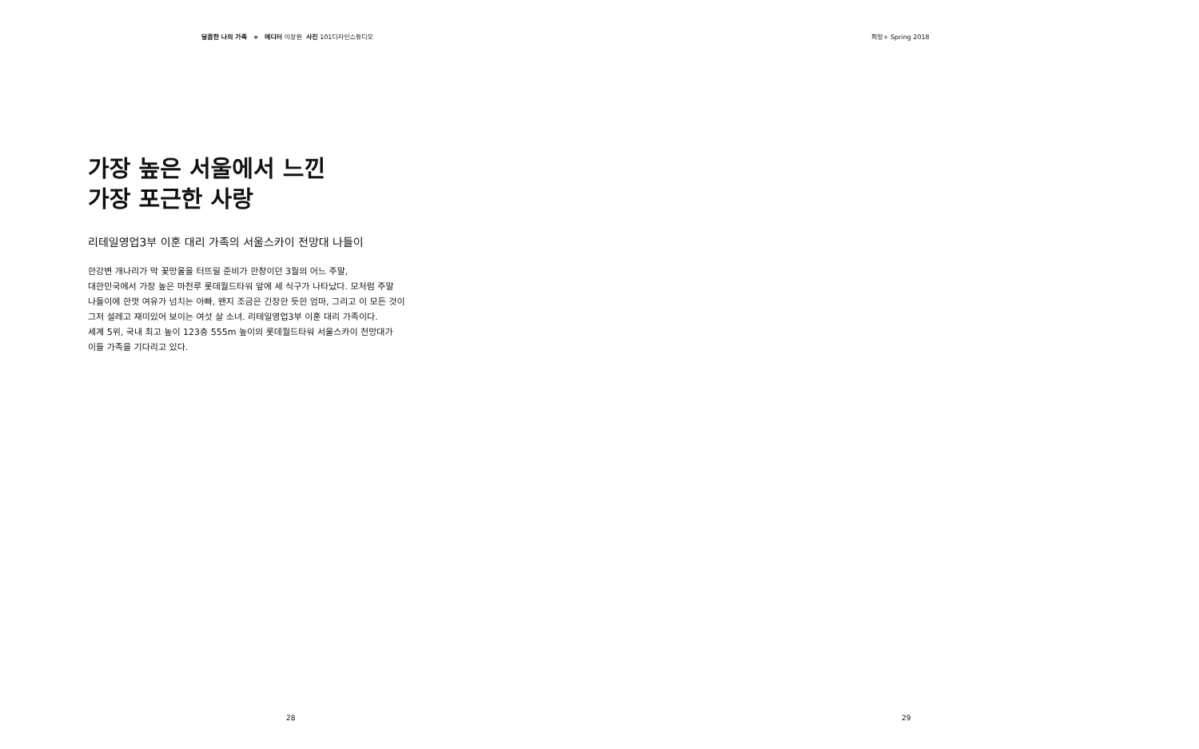달콤한 나의 가족 + 에디터 이장원 사진 101디자인스튜디오
희망+ Spring 2018
가장 높은 서울에서 느낀
가장 포근한 사랑
리테일영업3부 이훈 대리 가족의 서울스카이 전망대 나들이
한강변 개나리가 막 꽃망울을 터뜨릴 준비가 한창이던 3월의 어느 주말,
대한민국에서 가장 높은 마천루 롯데월드타워 앞에 세 식구가 나타났다. 모처럼 주말
나들이에 한껏 여유가 넘치는 아빠, 왠지 조금은 긴장한 듯한 엄마, 그리고 이 모든 것이
그저 설레고 재미있어 보이는 여섯 살 소녀. 리테일영업3부 이훈 대리 가족이다.
세계 5위, 국내 최고 높이 123층 555m 높이의 롯데월드타워 서울스카이 전망대가
이들 가족을 기다리고 있다.
28 29